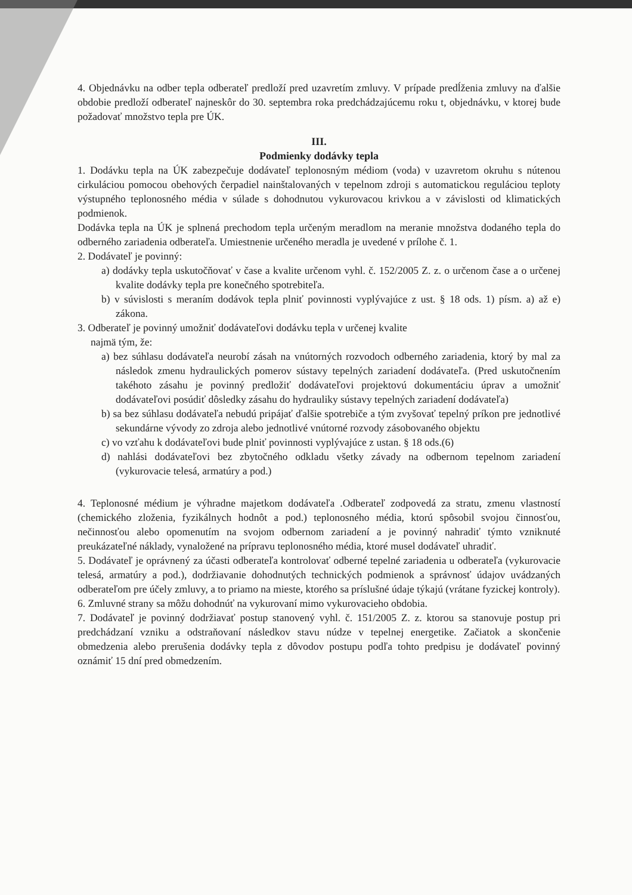4. Objednávku na odber tepla odberateľ predloží pred uzavretím zmluvy. V prípade predĺženia zmluvy na ďalšie obdobie predloží odberateľ najneskôr do 30. septembra roka predchádzajúcemu roku t, objednávku, v ktorej bude požadovať množstvo tepla pre ÚK.
III.
Podmienky dodávky tepla
1. Dodávku tepla na ÚK zabezpečuje dodávateľ teplonosným médiom (voda) v uzavretom okruhu s nútenou cirkuláciou pomocou obehových čerpadiel nainštalovaných v tepelnom zdroji s automatickou reguláciou teploty výstupného teplonosného média v súlade s dohodnutou vykurovacou krivkou a v závislosti od klimatických podmienok.
Dodávka tepla na ÚK je splnená prechodom tepla určeným meradlom na meranie množstva dodaného tepla do odberného zariadenia odberateľa. Umiestnenie určeného meradla je uvedené v prílohe č. 1.
2. Dodávateľ je povinný:
a) dodávky tepla uskutočňovať v čase a kvalite určenom vyhl. č. 152/2005 Z. z. o určenom čase a o určenej kvalite dodávky tepla pre konečného spotrebiteľa.
b) v súvislosti s meraním dodávok tepla plniť povinnosti vyplývajúce z ust. § 18 ods. 1) písm. a) až e) zákona.
3. Odberateľ je povinný umožniť dodávateľovi dodávku tepla v určenej kvalite
najmä tým, že:
a) bez súhlasu dodávateľa neurobí zásah na vnútorných rozvodoch odberného zariadenia, ktorý by mal za následok zmenu hydraulických pomerov sústavy tepelných zariadení dodávateľa. (Pred uskutočnením takéhoto zásahu je povinný predložiť dodávateľovi projektovú dokumentáciu úprav a umožniť dodávateľovi posúdiť dôsledky zásahu do hydrauliky sústavy tepelných zariadení dodávateľa)
b) sa bez súhlasu dodávateľa nebudú pripájať ďalšie spotrebiče a tým zvyšovať tepelný príkon pre jednotlivé sekundárne vývody zo zdroja alebo jednotlivé vnútorné rozvody zásobovaného objektu
c) vo vzťahu k dodávateľovi bude plniť povinnosti vyplývajúce z ustan. § 18 ods.(6)
d) nahlási dodávateľovi bez zbytočného odkladu všetky závady na odbernom tepelnom zariadení (vykurovacie telesá, armatúry a pod.)
4. Teplonosné médium je výhradne majetkom dodávateľa .Odberateľ zodpovedá za stratu, zmenu vlastností (chemického zloženia, fyzikálnych hodnôt a pod.) teplonosného média, ktorú spôsobil svojou činnosťou, nečinnosťou alebo opomenutím na svojom odbernom zariadení a je povinný nahradiť týmto vzniknuté preukázateľné náklady, vynaložené na prípravu teplonosného média, ktoré musel dodávateľ uhradiť.
5. Dodávateľ je oprávnený za účasti odberateľa kontrolovať odberné tepelné zariadenia u odberateľa (vykurovacie telesá, armatúry a pod.), dodržiavanie dohodnutých technických podmienok a správnosť údajov uvádzaných odberateľom pre účely zmluvy, a to priamo na mieste, ktorého sa príslušné údaje týkajú (vrátane fyzickej kontroly).
6. Zmluvné strany sa môžu dohodnúť na vykurovaní mimo vykurovacieho obdobia.
7. Dodávateľ je povinný dodržiavať postup stanovený vyhl. č. 151/2005 Z. z. ktorou sa stanovuje postup pri predchádzaní vzniku a odstraňovaní následkov stavu núdze v tepelnej energetike. Začiatok a skončenie obmedzenia alebo prerušenia dodávky tepla z dôvodov postupu podľa tohto predpisu je dodávateľ povinný oznámiť 15 dní pred obmedzením.